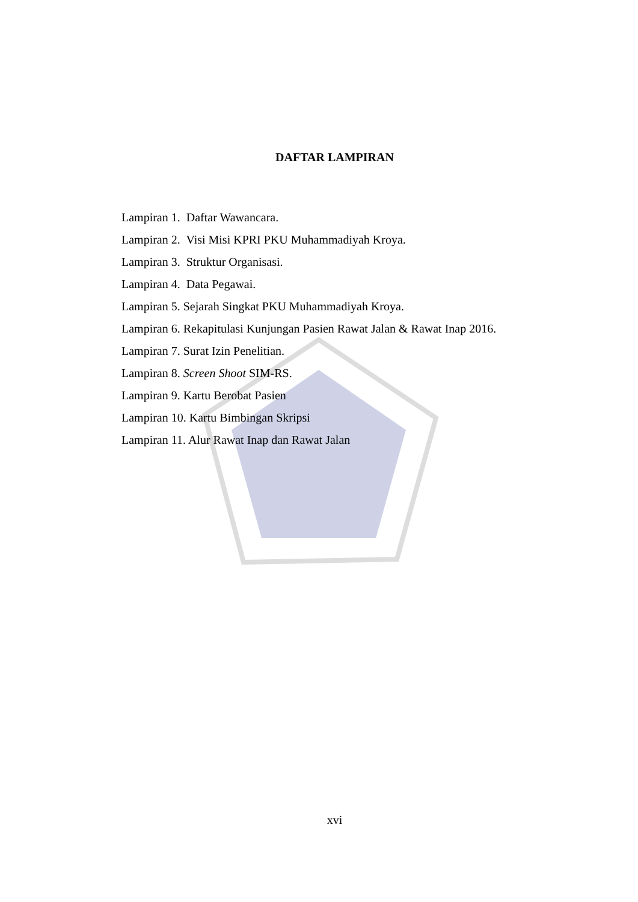DAFTAR LAMPIRAN
Lampiran 1. Daftar Wawancara.
Lampiran 2. Visi Misi KPRI PKU Muhammadiyah Kroya.
Lampiran 3. Struktur Organisasi.
Lampiran 4. Data Pegawai.
Lampiran 5. Sejarah Singkat PKU Muhammadiyah Kroya.
Lampiran 6. Rekapitulasi Kunjungan Pasien Rawat Jalan & Rawat Inap 2016.
Lampiran 7. Surat Izin Penelitian.
Lampiran 8. Screen Shoot SIM-RS.
Lampiran 9. Kartu Berobat Pasien
Lampiran 10. Kartu Bimbingan Skripsi
Lampiran 11. Alur Rawat Inap dan Rawat Jalan
xvi